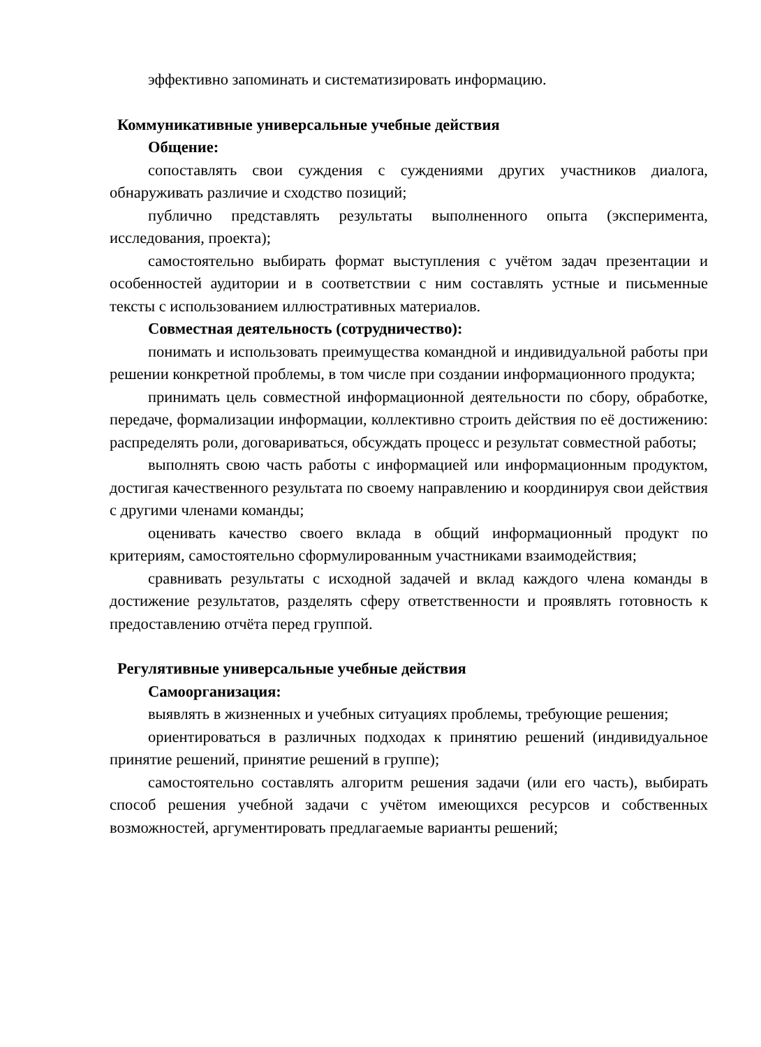эффективно запоминать и систематизировать информацию.
Коммуникативные универсальные учебные действия
Общение:
сопоставлять свои суждения с суждениями других участников диалога, обнаруживать различие и сходство позиций;
публично представлять результаты выполненного опыта (эксперимента, исследования, проекта);
самостоятельно выбирать формат выступления с учётом задач презентации и особенностей аудитории и в соответствии с ним составлять устные и письменные тексты с использованием иллюстративных материалов.
Совместная деятельность (сотрудничество):
понимать и использовать преимущества командной и индивидуальной работы при решении конкретной проблемы, в том числе при создании информационного продукта;
принимать цель совместной информационной деятельности по сбору, обработке, передаче, формализации информации, коллективно строить действия по её достижению: распределять роли, договариваться, обсуждать процесс и результат совместной работы;
выполнять свою часть работы с информацией или информационным продуктом, достигая качественного результата по своему направлению и координируя свои действия с другими членами команды;
оценивать качество своего вклада в общий информационный продукт по критериям, самостоятельно сформулированным участниками взаимодействия;
сравнивать результаты с исходной задачей и вклад каждого члена команды в достижение результатов, разделять сферу ответственности и проявлять готовность к предоставлению отчёта перед группой.
Регулятивные универсальные учебные действия
Самоорганизация:
выявлять в жизненных и учебных ситуациях проблемы, требующие решения;
ориентироваться в различных подходах к принятию решений (индивидуальное принятие решений, принятие решений в группе);
самостоятельно составлять алгоритм решения задачи (или его часть), выбирать способ решения учебной задачи с учётом имеющихся ресурсов и собственных возможностей, аргументировать предлагаемые варианты решений;